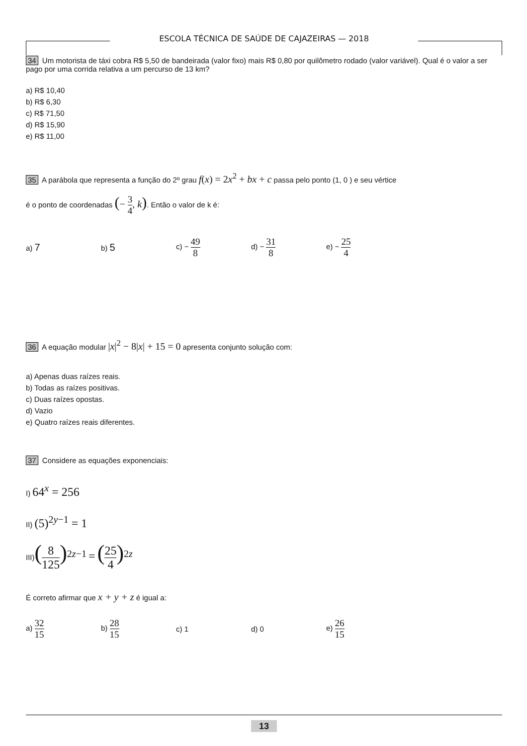ESCOLA TÉCNICA DE SAÚDE DE CAJAZEIRAS — 2018
34 Um motorista de táxi cobra R$ 5,50 de bandeirada (valor fixo) mais R$ 0,80 por quilômetro rodado (valor variável). Qual é o valor a ser pago por uma corrida relativa a um percurso de 13 km?
a) R$ 10,40
b) R$ 6,30
c) R$ 71,50
d) R$ 15,90
e) R$ 11,00
35 A parábola que representa a função do 2º grau f(x) = 2x<sup>2</sup> + bx + c passa pelo ponto (1, 0 ) e seu vértice
é o ponto de coordenadas (− 3 4, k). Então o valor de k é:
a) 7
b) 5
c) − 49 8
d) − 31 8
e) − 25 4
36 A equação modular |x|<sup>2</sup> − 8|x| + 15 = 0 apresenta conjunto solução com:
a) Apenas duas raízes reais.
b) Todas as raízes positivas.
c) Duas raízes opostas.
d) Vazio
e) Quatro raízes reais diferentes.
37 Considere as equações exponenciais:
I) 64<sup>x</sup> = 256
II) (5)<sup>2y−1</sup> = 1
III)(8 125)<sup>2z−1</sup> = (25 4)<sup>2z</sup>
É correto afirmar que x + y + z é igual a:
a) 32 15
b) 28 15
c) 1 d) 0 e) 26 15
13